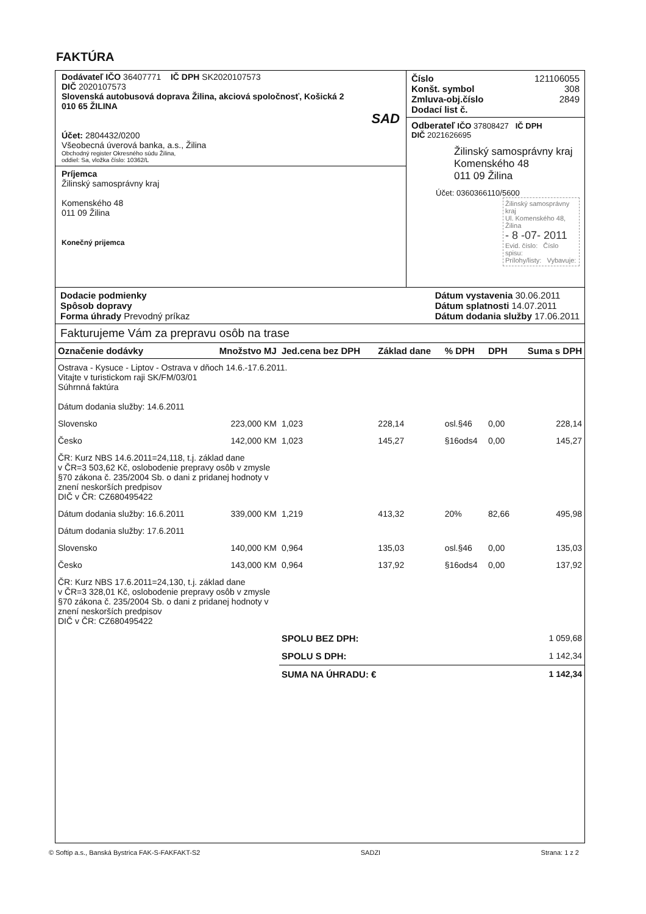FAKTÚRA
Dodávateľ IČO 36407771 IČ DPH SK2020107573
DIČ 2020107573
Slovenská autobusová doprava Žilina, akciová spoločnosť, Košická 2
010 65 ŽILINA
SAD
Účet: 2804432/0200
Všeobecná úverová banka, a.s., Žilina
Obchodný register Okresného súdu Žilina,
oddiel: Sa, vložka číslo: 10362/L
Príjemca
Žilinský samosprávny kraj
Komenského 48
011 09 Žilina
Konečný prijemca
Číslo 121106055
Konšt. symbol 308
Zmluva-obj.číslo 2849
Dodací list č.
Odberateľ IČO 37808427 IČ DPH
DIČ 2021626695
Žilinský samosprávny kraj
Komenského 48
011 09 Žilina
Účet: 0360366110/5600
Žilinský samosprávny kraj
Ul. Komenského 48, Žilina
- 8 -07- 2011
Evid. číslo: Číslo spisu:
Prílohy/listy: Vybavuje:
Dodacie podmienky
Spôsob dopravy
Forma úhrady Prevodný príkaz
Dátum vystavenia 30.06.2011
Dátum splatnosti 14.07.2011
Dátum dodania služby 17.06.2011
Fakturujeme Vám za prepravu osôb na trase
| Označenie dodávky | Množstvo MJ | Jed.cena bez DPH | Základ dane | % DPH | DPH | Suma s DPH |
| --- | --- | --- | --- | --- | --- | --- |
| Ostrava - Kysuce - Liptov - Ostrava v dňoch 14.6.-17.6.2011. Vitajte v turistickom raji SK/FM/03/01 Súhrnná faktúra Dátum dodania služby: 14.6.2011 | | | | | | |
| Slovensko | 223,000 KM | 1,023 | 228,14 | osl.§46 | 0,00 | 228,14 |
| Česko | 142,000 KM | 1,023 | 145,27 | §16ods4 | 0,00 | 145,27 |
| ČR: Kurz NBS 14.6.2011=24,118, t.j. základ dane v ČR=3 503,62 Kč, oslobodenie prepravy osôb v zmysle §70 zákona č. 235/2004 Sb. o dani z pridanej hodnoty v znení neskorších predpisov DIČ v ČR: CZ680495422 | | | | | | |
| Dátum dodania služby: 16.6.2011 | 339,000 KM | 1,219 | 413,32 | 20% | 82,66 | 495,98 |
| Dátum dodania služby: 17.6.2011 | | | | | | |
| Slovensko | 140,000 KM | 0,964 | 135,03 | osl.§46 | 0,00 | 135,03 |
| Česko | 143,000 KM | 0,964 | 137,92 | §16ods4 | 0,00 | 137,92 |
| ČR: Kurz NBS 17.6.2011=24,130, t.j. základ dane v ČR=3 328,01 Kč, oslobodenie prepravy osôb v zmysle §70 zákona č. 235/2004 Sb. o dani z pridanej hodnoty v znení neskorších predpisov DIČ v ČR: CZ680495422 | | | | | | |
| | | SPOLU BEZ DPH: | | | | 1 059,68 |
| | | SPOLU S DPH: | | | | 1 142,34 |
| | | SUMA NA ÚHRADU: € | | | | 1 142,34 |
© Softip a.s., Banská Bystrica FAK-S-FAKFAKT-S2 SADZI Strana: 1 z 2